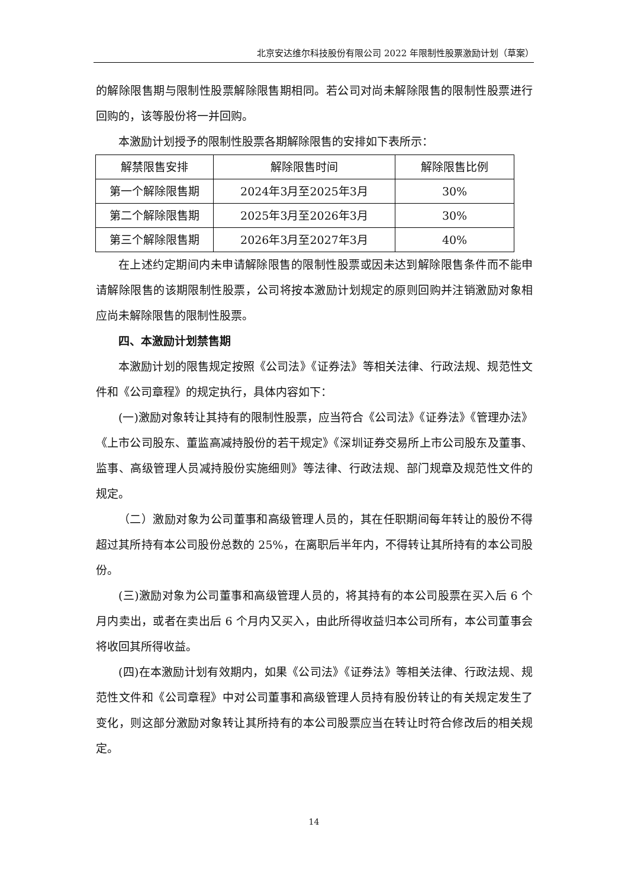北京安达维尔科技股份有限公司 2022 年限制性股票激励计划（草案）
的解除限售期与限制性股票解除限售期相同。若公司对尚未解除限售的限制性股票进行回购的，该等股份将一并回购。
本激励计划授予的限制性股票各期解除限售的安排如下表所示：
| 解禁限售安排 | 解除限售时间 | 解除限售比例 |
| 第一个解除限售期 | 2024年3月至2025年3月 | 30% |
| 第二个解除限售期 | 2025年3月至2026年3月 | 30% |
| 第三个解除限售期 | 2026年3月至2027年3月 | 40% |
在上述约定期间内未申请解除限售的限制性股票或因未达到解除限售条件而不能申请解除限售的该期限制性股票，公司将按本激励计划规定的原则回购并注销激励对象相应尚未解除限售的限制性股票。
四、本激励计划禁售期
本激励计划的限售规定按照《公司法》《证券法》等相关法律、行政法规、规范性文件和《公司章程》的规定执行，具体内容如下：
(一)激励对象转让其持有的限制性股票，应当符合《公司法》《证券法》《管理办法》《上市公司股东、董监高减持股份的若干规定》《深圳证券交易所上市公司股东及董事、监事、高级管理人员减持股份实施细则》等法律、行政法规、部门规章及规范性文件的规定。
（二）激励对象为公司董事和高级管理人员的，其在任职期间每年转让的股份不得超过其所持有本公司股份总数的 25%，在离职后半年内，不得转让其所持有的本公司股份。
(三)激励对象为公司董事和高级管理人员的，将其持有的本公司股票在买入后 6 个月内卖出，或者在卖出后 6 个月内又买入，由此所得收益归本公司所有，本公司董事会将收回其所得收益。
(四)在本激励计划有效期内，如果《公司法》《证券法》等相关法律、行政法规、规范性文件和《公司章程》中对公司董事和高级管理人员持有股份转让的有关规定发生了变化，则这部分激励对象转让其所持有的本公司股票应当在转让时符合修改后的相关规定。
14